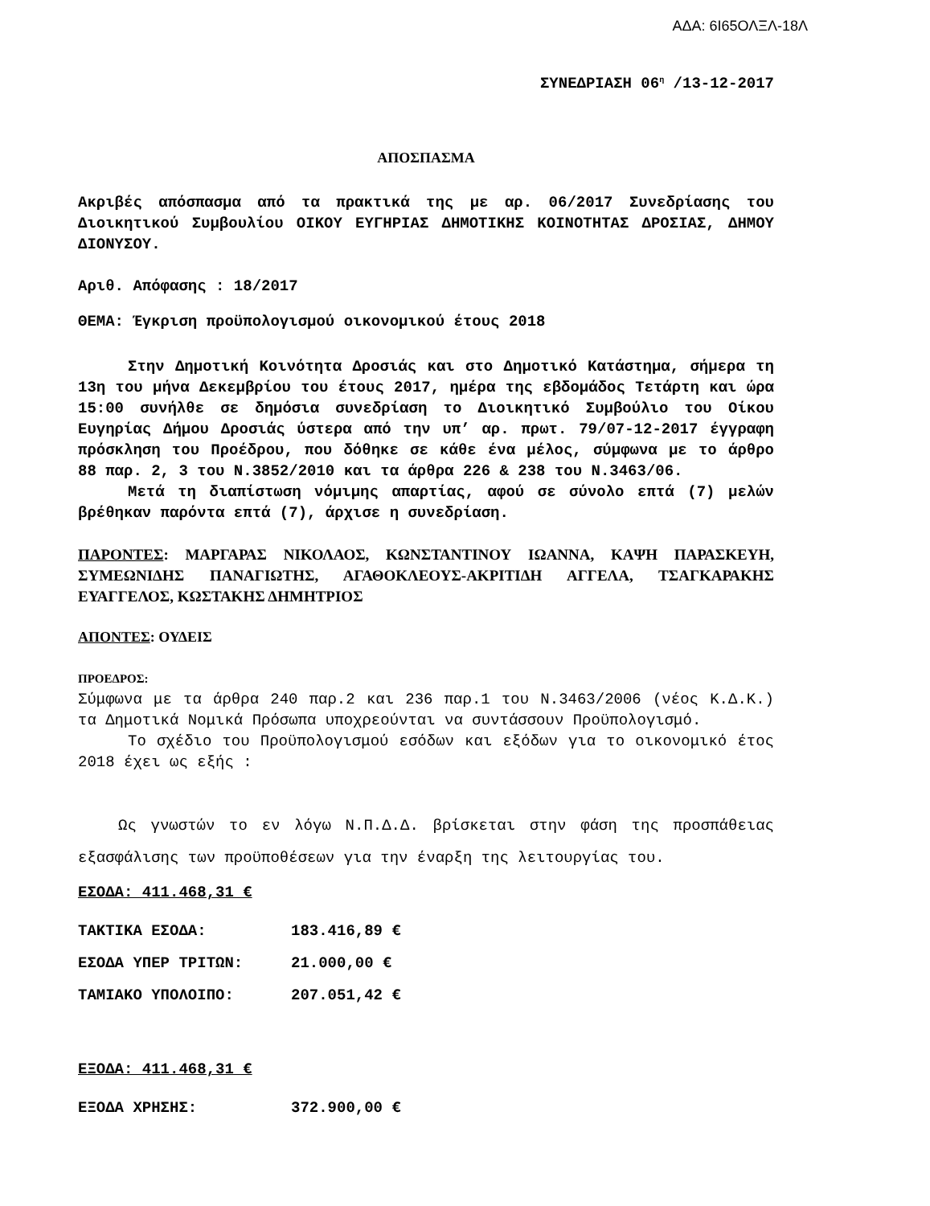ΑΔΑ: 6Ι65ΟΛΞΛ-18Λ
ΣΥΝΕΔΡΙΑΣΗ 06<sup>η</sup> /13-12-2017
ΑΠΟΣΠΑΣΜΑ
Ακριβές απόσπασμα από τα πρακτικά της με αρ. 06/2017 Συνεδρίασης του Διοικητικού Συμβουλίου ΟΙΚΟΥ ΕΥΓΗΡΙΑΣ ΔΗΜΟΤΙΚΗΣ ΚΟΙΝΟΤΗΤΑΣ ΔΡΟΣΙΑΣ, ΔΗΜΟΥ ΔΙΟΝΥΣΟΥ.
Αριθ. Απόφασης : 18/2017
ΘΕΜΑ: Έγκριση προϋπολογισμού οικονομικού έτους 2018
Στην Δημοτική Κοινότητα Δροσιάς και στο Δημοτικό Κατάστημα, σήμερα τη 13η του μήνα Δεκεμβρίου του έτους 2017, ημέρα της εβδομάδος Τετάρτη και ώρα 15:00 συνήλθε σε δημόσια συνεδρίαση το Διοικητικό Συμβούλιο του Οίκου Ευγηρίας Δήμου Δροσιάς ύστερα από την υπ’ αρ. πρωτ. 79/07-12-2017 έγγραφη πρόσκληση του Προέδρου, που δόθηκε σε κάθε ένα μέλος, σύμφωνα με το άρθρο 88 παρ. 2, 3 του Ν.3852/2010 και τα άρθρα 226 & 238 του Ν.3463/06.
Μετά τη διαπίστωση νόμιμης απαρτίας, αφού σε σύνολο επτά (7) μελών βρέθηκαν παρόντα επτά (7), άρχισε η συνεδρίαση.
ΠΑΡΟΝΤΕΣ: ΜΑΡΓΑΡΑΣ ΝΙΚΟΛΑΟΣ, ΚΩΝΣΤΑΝΤΙΝΟΥ ΙΩΑΝΝΑ, ΚΑΨΗ ΠΑΡΑΣΚΕΥΗ, ΣΥΜΕΩΝΙΔΗΣ ΠΑΝΑΓΙΩΤΗΣ, ΑΓΑΘΟΚΛΕΟΥΣ-ΑΚΡΙΤΙΔΗ ΑΓΓΕΛΑ, ΤΣΑΓΚΑΡΑΚΗΣ ΕΥΑΓΓΕΛΟΣ, ΚΩΣΤΑΚΗΣ ΔΗΜΗΤΡΙΟΣ
ΑΠΟΝΤΕΣ: ΟΥΔΕΙΣ
ΠΡΟΕΔΡΟΣ:
Σύμφωνα με τα άρθρα 240 παρ.2 και 236 παρ.1 του Ν.3463/2006 (νέος Κ.Δ.Κ.) τα Δημοτικά Νομικά Πρόσωπα υποχρεούνται να συντάσσουν Προϋπολογισμό.
Το σχέδιο του Προϋπολογισμού εσόδων και εξόδων για το οικονομικό έτος 2018 έχει ως εξής :
Ως γνωστών το εν λόγω Ν.Π.Δ.Δ. βρίσκεται στην φάση της προσπάθειας εξασφάλισης των προϋποθέσεων για την έναρξη της λειτουργίας του.
ΕΣΟΔΑ: 411.468,31 €
ΤΑΚΤΙΚΑ ΕΣΟΔΑ: 183.416,89 €
ΕΣΟΔΑ ΥΠΕΡ ΤΡΙΤΩΝ: 21.000,00 €
ΤΑΜΙΑΚΟ ΥΠΟΛΟΙΠΟ: 207.051,42 €
ΕΞΟΔΑ: 411.468,31 €
ΕΞΟΔΑ ΧΡΗΣΗΣ: 372.900,00 €